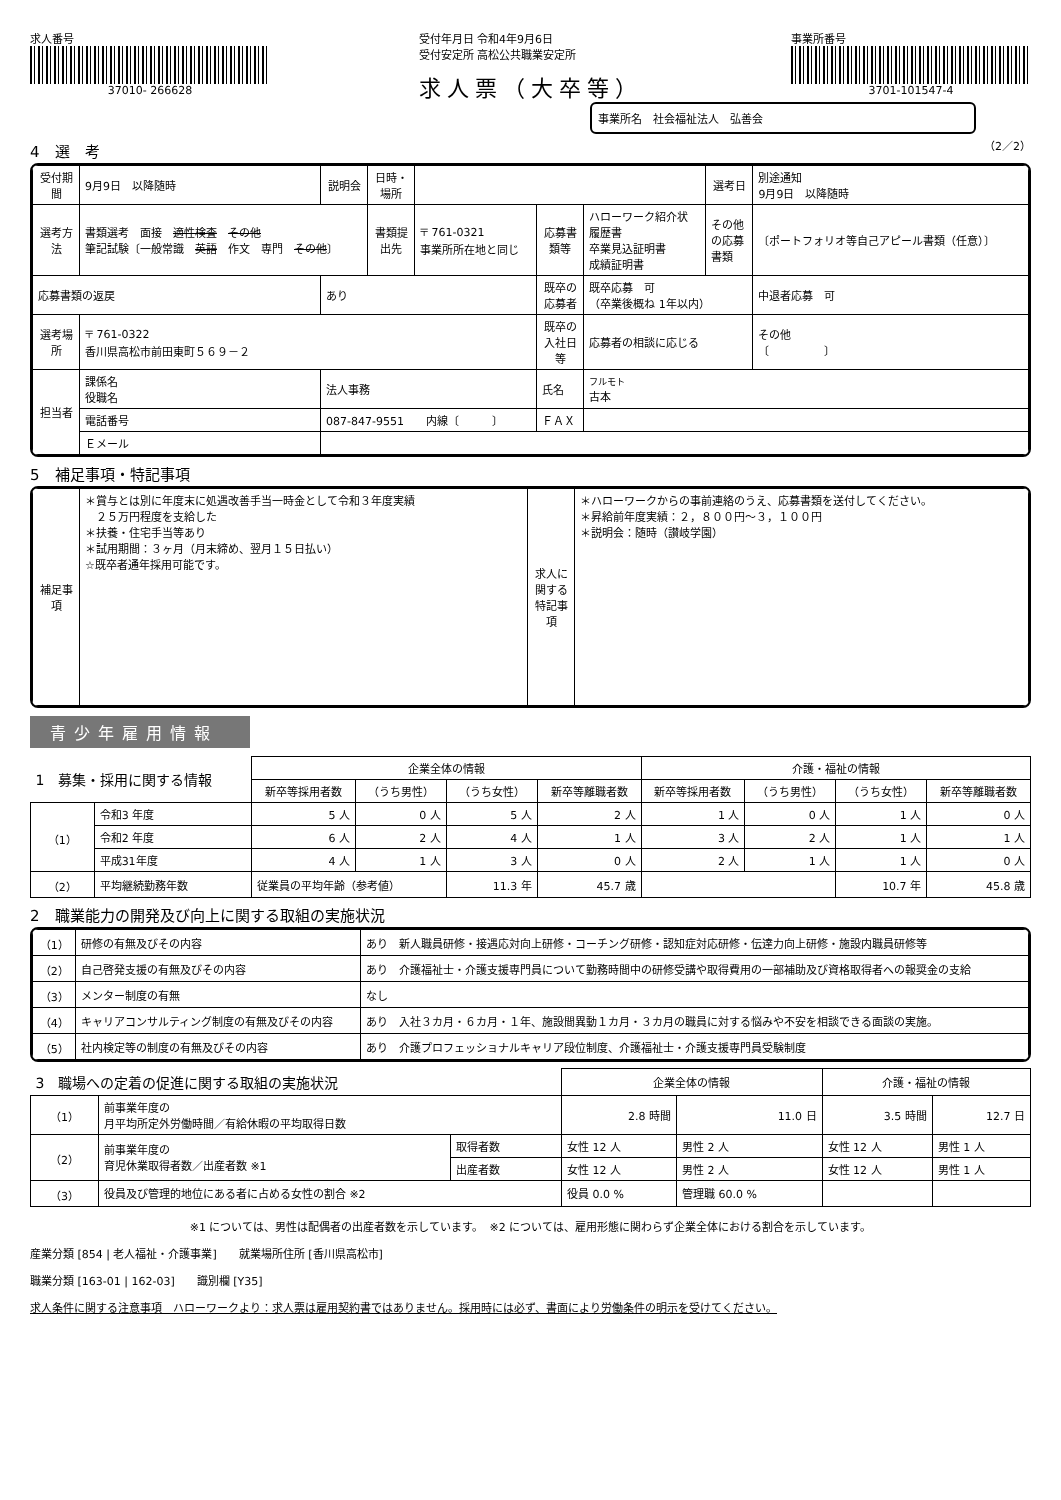求人番号
37010- 266628
受付年月日 令和4年9月6日
受付安定所 高松公共職業安定所
求人票（大卒等）
事業所番号
3701-101547-4
事業所名　社会福祉法人　弘善会
4　選　考
（2／2）
| 受付期間 | 9月9日 以降随時 | 説明会 | 日時・場所 | | | | 選考日 | 別途通知 9月9日 以降随時 |
| 選考方法 | 書類選考 面接 適性検査 その他 筆記試験〔一般常識 英語 作文 専門 その他 〕 | | 書類提出先 | 〒 761-0321 事業所所在地と同じ | 応募書類等 | ハローワーク紹介状 履歴書 卒業見込証明書 成績証明書 | その他の応募書類 | 〔ポートフォリオ等自己アピール書類（任意）〕 |
| 応募書類の返戻 | | あり | | | 既卒の応募者 | 既卒応募 可 （卒業後概ね 1年以内） | | 中退者応募 可 |
| 選考場所 | 〒 761-0322 香川県高松市前田東町５６９－２ | | | | 既卒の入社日等 | 応募者の相談に応じる | | その他 〔 〕 |
| 担当者 | 課係名 役職名 | 法人事務 | | | 氏名 | フルモト 古本 | | |
| | 電話番号 | 087-847-9551 内線〔 〕 | | | ＦＡＸ | | | |
| | Ｅメール | | | | | | | |
5　補足事項・特記事項
| 補足事項 | ＊賞与とは別に年度末に処遇改善手当一時金として令和３年度実績 ２５万円程度を支給した ＊扶養・住宅手当等あり ＊試用期間：３ヶ月（月末締め、翌月１５日払い） ☆既卒者通年採用可能です。 | 求人に関する特記事項 | ＊ハローワークからの事前連絡のうえ、応募書類を送付してください。 ＊昇給前年度実績：２，８００円～３，１００円 ＊説明会：随時（讃岐学園） |
青少年雇用情報
| 1 募集・採用に関する情報 | | 企業全体の情報 | | | | 介護・福祉の情報 | | | |
| --- | --- | --- | --- | --- | --- | --- | --- | --- | --- |
| | | 新卒等採用者数 | （うち男性） | （うち女性） | 新卒等離職者数 | 新卒等採用者数 | （うち男性） | （うち女性） | 新卒等離職者数 |
| （1） | 令和3 年度 | 5 人 | 0 人 | 5 人 | 2 人 | 1 人 | 0 人 | 1 人 | 0 人 |
| | 令和2 年度 | 6 人 | 2 人 | 4 人 | 1 人 | 3 人 | 2 人 | 1 人 | 1 人 |
| | 平成31年度 | 4 人 | 1 人 | 3 人 | 0 人 | 2 人 | 1 人 | 1 人 | 0 人 |
| （2） | 平均継続勤務年数 | 従業員の平均年齢（参考値） | | 11.3 年 | 45.7 歳 | | | 10.7 年 | 45.8 歳 |
2　職業能力の開発及び向上に関する取組の実施状況
| （1） | 研修の有無及びその内容 | あり 新人職員研修・接遇応対向上研修・コーチング研修・認知症対応研修・伝達力向上研修・施設内職員研修等 |
| （2） | 自己啓発支援の有無及びその内容 | あり 介護福祉士・介護支援専門員について勤務時間中の研修受講や取得費用の一部補助及び資格取得者への報奨金の支給 |
| （3） | メンター制度の有無 | なし |
| （4） | キャリアコンサルティング制度の有無及びその内容 | あり 入社３カ月・６カ月・１年、施設間異動１カ月・３カ月の職員に対する悩みや不安を相談できる面談の実施。 |
| （5） | 社内検定等の制度の有無及びその内容 | あり 介護プロフェッショナルキャリア段位制度、介護福祉士・介護支援専門員受験制度 |
| 3 職場への定着の促進に関する取組の実施状況 | | | 企業全体の情報 | | 介護・福祉の情報 | |
| --- | --- | --- | --- | --- | --- | --- |
| （1） | 前事業年度の 月平均所定外労働時間／有給休暇の平均取得日数 | | 2.8 時間 | 11.0 日 | 3.5 時間 | 12.7 日 |
| （2） | 前事業年度の 育児休業取得者数／出産者数 ※1 | 取得者数 | 女性 12 人 | 男性 2 人 | 女性 12 人 | 男性 1 人 |
| | | 出産者数 | 女性 12 人 | 男性 2 人 | 女性 12 人 | 男性 1 人 |
| （3） | 役員及び管理的地位にある者に占める女性の割合 ※2 | | 役員 0.0 % | 管理職 60.0 % | | |
※1 については、男性は配偶者の出産者数を示しています。　※2 については、雇用形態に関わらず企業全体における割合を示しています。
産業分類 [854 | 老人福祉・介護事業]　　就業場所住所 [香川県高松市]
職業分類 [163-01 | 162-03]　　識別欄 [Y35]
求人条件に関する注意事項　ハローワークより：求人票は雇用契約書ではありません。採用時には必ず、書面により労働条件の明示を受けてください。